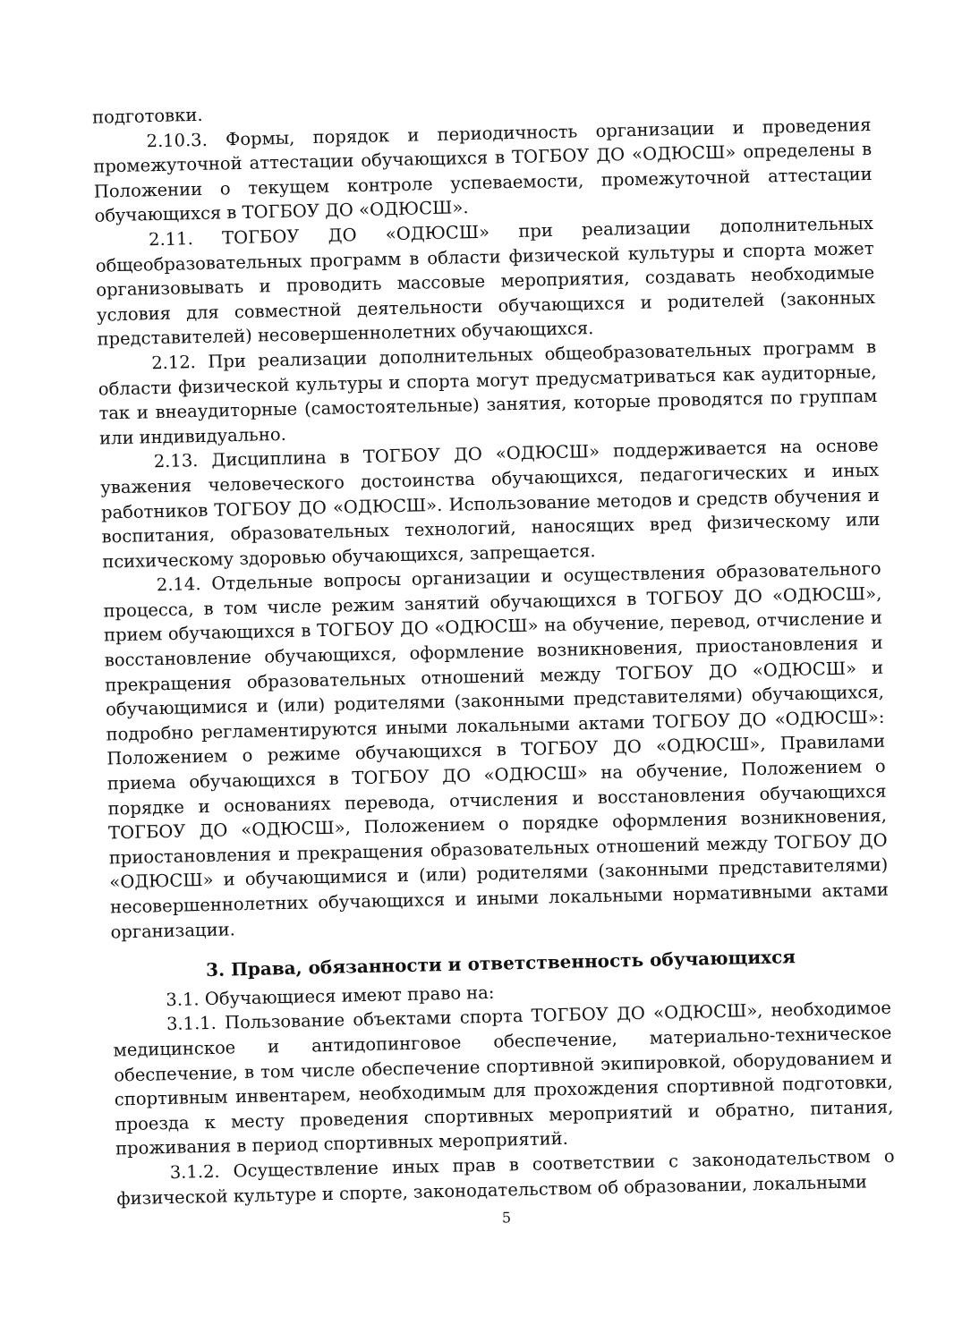подготовки.
2.10.3. Формы, порядок и периодичность организации и проведения промежуточной аттестации обучающихся в ТОГБОУ ДО «ОДЮСШ» определены в Положении о текущем контроле успеваемости, промежуточной аттестации обучающихся в ТОГБОУ ДО «ОДЮСШ».
2.11. ТОГБОУ ДО «ОДЮСШ» при реализации дополнительных общеобразовательных программ в области физической культуры и спорта может организовывать и проводить массовые мероприятия, создавать необходимые условия для совместной деятельности обучающихся и родителей (законных представителей) несовершеннолетних обучающихся.
2.12. При реализации дополнительных общеобразовательных программ в области физической культуры и спорта могут предусматриваться как аудиторные, так и внеаудиторные (самостоятельные) занятия, которые проводятся по группам или индивидуально.
2.13. Дисциплина в ТОГБОУ ДО «ОДЮСШ» поддерживается на основе уважения человеческого достоинства обучающихся, педагогических и иных работников ТОГБОУ ДО «ОДЮСШ». Использование методов и средств обучения и воспитания, образовательных технологий, наносящих вред физическому или психическому здоровью обучающихся, запрещается.
2.14. Отдельные вопросы организации и осуществления образовательного процесса, в том числе режим занятий обучающихся в ТОГБОУ ДО «ОДЮСШ», прием обучающихся в ТОГБОУ ДО «ОДЮСШ» на обучение, перевод, отчисление и восстановление обучающихся, оформление возникновения, приостановления и прекращения образовательных отношений между ТОГБОУ ДО «ОДЮСШ» и обучающимися и (или) родителями (законными представителями) обучающихся, подробно регламентируются иными локальными актами ТОГБОУ ДО «ОДЮСШ»: Положением о режиме обучающихся в ТОГБОУ ДО «ОДЮСШ», Правилами приема обучающихся в ТОГБОУ ДО «ОДЮСШ» на обучение, Положением о порядке и основаниях перевода, отчисления и восстановления обучающихся ТОГБОУ ДО «ОДЮСШ», Положением о порядке оформления возникновения, приостановления и прекращения образовательных отношений между ТОГБОУ ДО «ОДЮСШ» и обучающимися и (или) родителями (законными представителями) несовершеннолетних обучающихся и иными локальными нормативными актами организации.
3. Права, обязанности и ответственность обучающихся
3.1. Обучающиеся имеют право на:
3.1.1. Пользование объектами спорта ТОГБОУ ДО «ОДЮСШ», необходимое медицинское и антидопинговое обеспечение, материально-техническое обеспечение, в том числе обеспечение спортивной экипировкой, оборудованием и спортивным инвентарем, необходимым для прохождения спортивной подготовки, проезда к месту проведения спортивных мероприятий и обратно, питания, проживания в период спортивных мероприятий.
3.1.2. Осуществление иных прав в соответствии с законодательством о физической культуре и спорте, законодательством об образовании, локальными
5